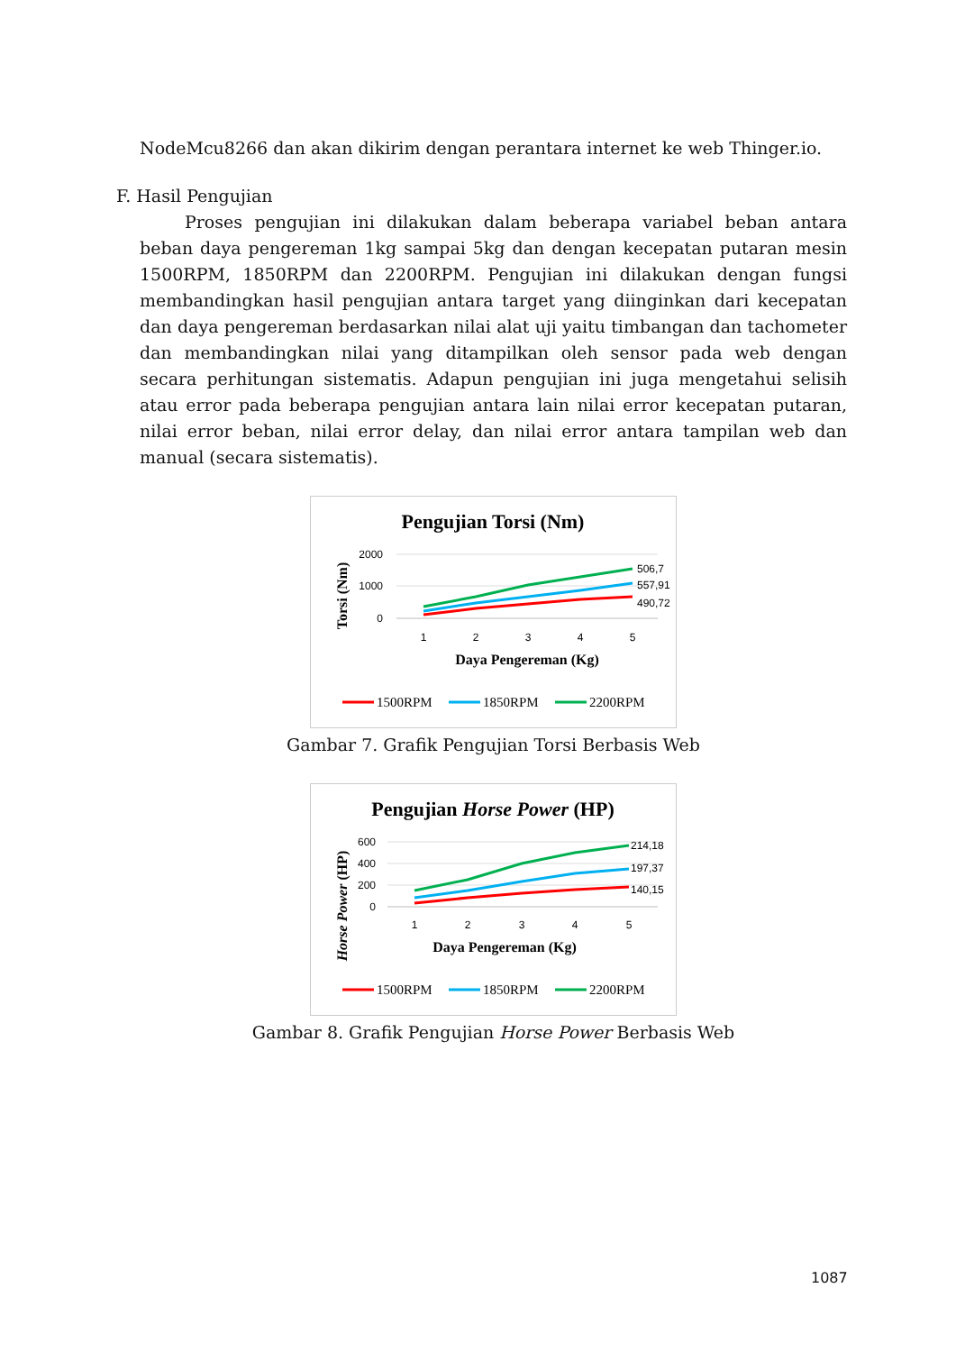NodeMcu8266 dan akan dikirim dengan perantara internet ke web Thinger.io.
F. Hasil Pengujian
Proses pengujian ini dilakukan dalam beberapa variabel beban antara beban daya pengereman 1kg sampai 5kg dan dengan kecepatan putaran mesin 1500RPM, 1850RPM dan 2200RPM. Pengujian ini dilakukan dengan fungsi membandingkan hasil pengujian antara target yang diinginkan dari kecepatan dan daya pengereman berdasarkan nilai alat uji yaitu timbangan dan tachometer dan membandingkan nilai yang ditampilkan oleh sensor pada web dengan secara perhitungan sistematis. Adapun pengujian ini juga mengetahui selisih atau error pada beberapa pengujian antara lain nilai error kecepatan putaran, nilai error beban, nilai error delay, dan nilai error antara tampilan web dan manual (secara sistematis).
Pengujian Torsi (Nm)
2000
1000
0
506,7
557,91
490,72
1
2
3
4
5
Daya Pengereman (Kg)
Torsi (Nm)
1500RPM
1850RPM
2200RPM
Gambar 7. Grafik Pengujian Torsi Berbasis Web
Pengujian Horse Power (HP)
600
400
200
0
214,18
197,37
140,15
1
2
3
4
5
Daya Pengereman (Kg)
Horse Power (HP)
1500RPM
1850RPM
2200RPM
Gambar 8. Grafik Pengujian Horse Power Berbasis Web
1087